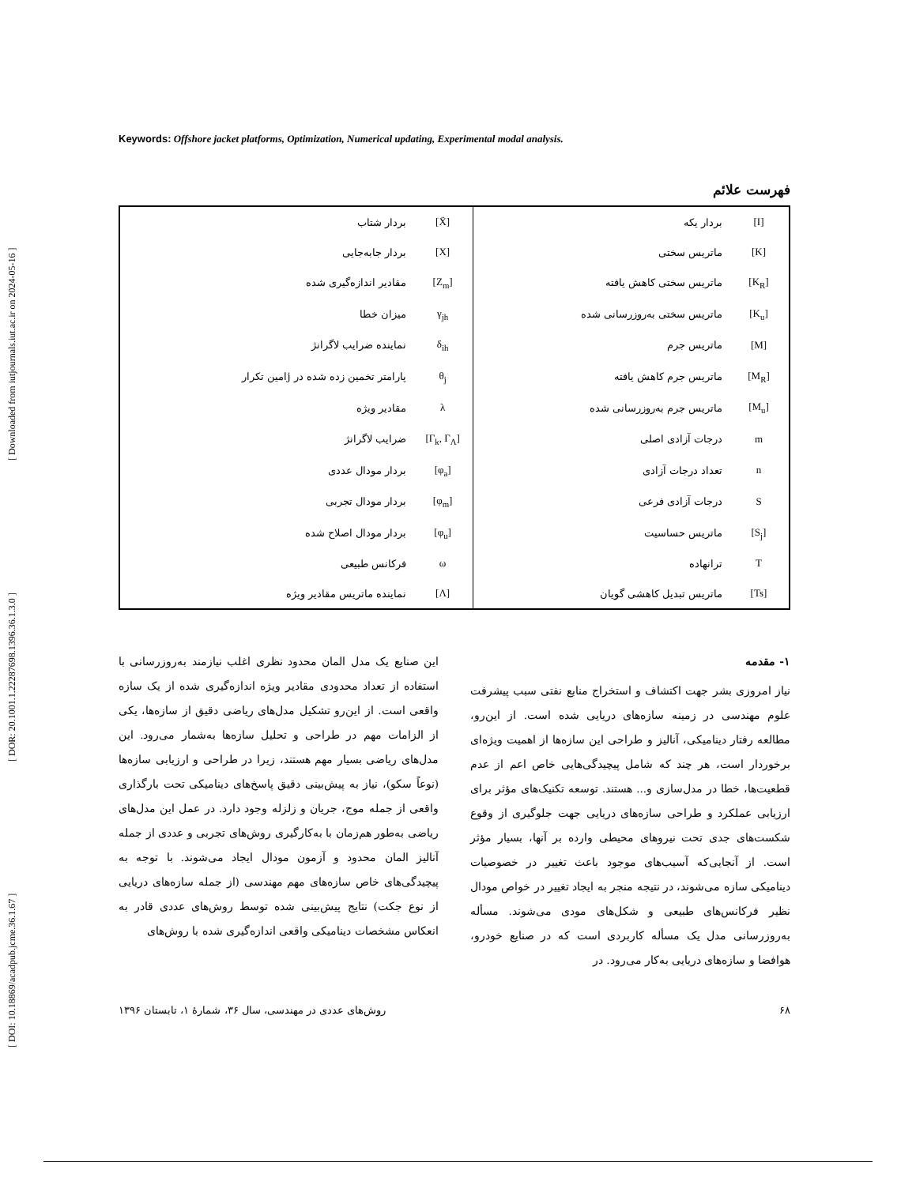[ DOI: 10.18869/acadpub.jcme.36.1.67 ] [ DOR: 20.1001.1.22287698.1396.36.1.3.0 ] [ Downloaded from iutjournals.iut.ac.ir on 2024-05-16 ]
Keywords: Offshore jacket platforms, Optimization, Numerical updating, Experimental modal analysis.
فهرست علائم
| [I] | بردار یکه | [Ẍ] | بردار شتاب |
| [K] | ماتریس سختی | [X] | بردار جابه‌جایی |
| [K<sub>R</sub>] | ماتریس سختی کاهش یافته | [Z<sub>m</sub>] | مقادیر اندازه‌گیری شده |
| [K<sub>u</sub>] | ماتریس سختی به‌روزرسانی شده | γ<sub>jh</sub> | میزان خطا |
| [M] | ماتریس جرم | δ<sub>ih</sub> | نماینده ضرایب لاگرانژ |
| [M<sub>R</sub>] | ماتریس جرم کاهش یافته | θ<sub>j</sub> | پارامتر تخمین زده شده در jامین تکرار |
| [M<sub>u</sub>] | ماتریس جرم به‌روزرسانی شده | λ | مقادیر ویژه |
| m | درجات آزادی اصلی | [Γ<sub>k</sub>, Γ<sub>Λ</sub>] | ضرایب لاگرانژ |
| n | تعداد درجات آزادی | [φ<sub>a</sub>] | بردار مودال عددی |
| S | درجات آزادی فرعی | [φ<sub>m</sub>] | بردار مودال تجربی |
| [S<sub>j</sub>] | ماتریس حساسیت | [φ<sub>u</sub>] | بردار مودال اصلاح شده |
| T | ترانهاده | ω | فرکانس طبیعی |
| [Ts] | ماتریس تبدیل کاهشی گویان | [Λ] | نماینده ماتریس مقادیر ویژه |
۱- مقدمه
نیاز امروزی بشر جهت اکتشاف و استخراج منابع نفتی سبب پیشرفت علوم مهندسی در زمینه سازه‌های دریایی شده است. از این‌رو، مطالعه رفتار دینامیکی، آنالیز و طراحی این سازه‌ها از اهمیت ویژه‌ای برخوردار است، هر چند که شامل پیچیدگی‌هایی خاص اعم از عدم قطعیت‌ها، خطا در مدل‌سازی و... هستند. توسعه تکنیک‌های مؤثر برای ارزیابی عملکرد و طراحی سازه‌های دریایی جهت جلوگیری از وقوع شکست‌های جدی تحت نیروهای محیطی وارده بر آنها، بسیار مؤثر است. از آنجایی‌که آسیب‌های موجود باعث تغییر در خصوصیات دینامیکی سازه می‌شوند، در نتیجه منجر به ایجاد تغییر در خواص مودال نظیر فرکانس‌های طبیعی و شکل‌های مودی می‌شوند. مسأله به‌روزرسانی مدل یک مسأله کاربردی است که در صنایع خودرو، هوافضا و سازه‌های دریایی به‌کار می‌رود. در
این صنایع یک مدل المان محدود نظری اغلب نیازمند به‌روزرسانی با استفاده از تعداد محدودی مقادیر ویژه اندازه‌گیری شده از یک سازه واقعی است. از این‌رو تشکیل مدل‌های ریاضی دقیق از سازه‌ها، یکی از الزامات مهم در طراحی و تحلیل سازه‌ها به‌شمار می‌رود. این مدل‌های ریاضی بسیار مهم هستند، زیرا در طراحی و ارزیابی سازه‌ها (نوعاً سکو)، نیاز به پیش‌بینی دقیق پاسخ‌های دینامیکی تحت بارگذاری واقعی از جمله موج، جریان و زلزله وجود دارد. در عمل این مدل‌های ریاضی به‌طور هم‌زمان با به‌کارگیری روش‌های تجربی و عددی از جمله آنالیز المان محدود و آزمون مودال ایجاد می‌شوند. با توجه به پیچیدگی‌های خاص سازه‌های مهم مهندسی (از جمله سازه‌های دریایی از نوع جکت) نتایج پیش‌بینی شده توسط روش‌های عددی قادر به انعکاس مشخصات دینامیکی واقعی اندازه‌گیری شده با روش‌های
۶۸ روش‌های عددی در مهندسی، سال ۳۶، شمارهٔ ۱، تابستان ۱۳۹۶